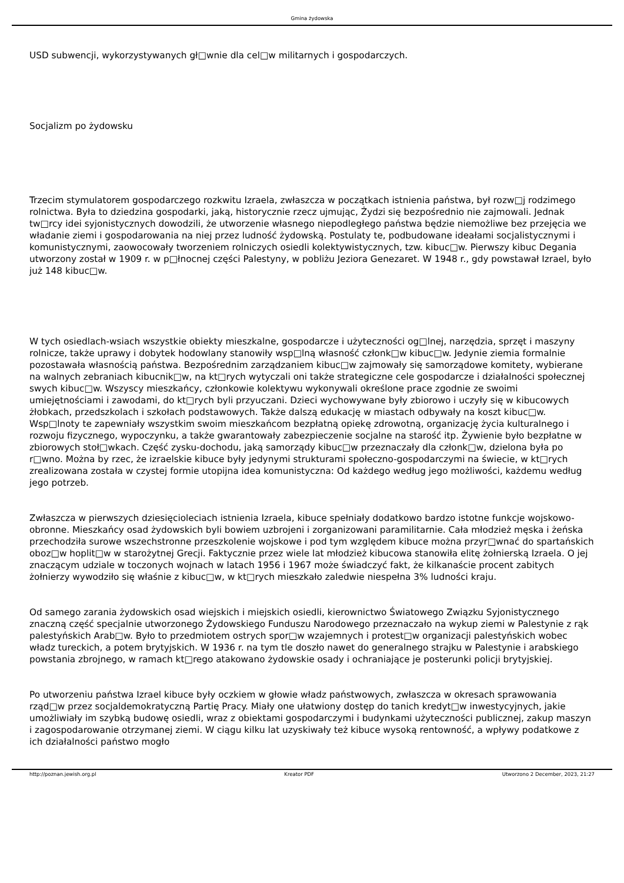Gmina żydowska
USD subwencji, wykorzystywanych gł□wnie dla cel□w militarnych i gospodarczych.
Socjalizm po żydowsku
Trzecim stymulatorem gospodarczego rozkwitu Izraela, zwłaszcza w początkach istnienia państwa, był rozw□j rodzimego rolnictwa. Była to dziedzina gospodarki, jaką, historycznie rzecz ujmując, Żydzi się bezpośrednio nie zajmowali. Jednak tw□rcy idei syjonistycznych dowodzili, że utworzenie własnego niepodległego państwa będzie niemożliwe bez przejęcia we władanie ziemi i gospodarowania na niej przez ludność żydowską. Postulaty te, podbudowane ideałami socjalistycznymi i komunistycznymi, zaowocowały tworzeniem rolniczych osiedli kolektywistycznych, tzw. kibuc□w. Pierwszy kibuc Degania utworzony został w 1909 r. w p□łnocnej części Palestyny, w pobliżu Jeziora Genezaret. W 1948 r., gdy powstawał Izrael, było już 148 kibuc□w.
W tych osiedlach-wsiach wszystkie obiekty mieszkalne, gospodarcze i użyteczności og□lnej, narzędzia, sprzęt i maszyny rolnicze, także uprawy i dobytek hodowlany stanowiły wsp□lną własność członk□w kibuc□w. Jedynie ziemia formalnie pozostawała własnością państwa. Bezpośrednim zarządzaniem kibuc□w zajmowały się samorządowe komitety, wybierane na walnych zebraniach kibucnik□w, na kt□rych wytyczali oni także strategiczne cele gospodarcze i działalności społecznej swych kibuc□w. Wszyscy mieszkańcy, członkowie kolektywu wykonywali określone prace zgodnie ze swoimi umiejętnościami i zawodami, do kt□rych byli przyuczani. Dzieci wychowywane były zbiorowo i uczyły się w kibucowych żłobkach, przedszkolach i szkołach podstawowych. Także dalszą edukację w miastach odbywały na koszt kibuc□w. Wsp□lnoty te zapewniały wszystkim swoim mieszkańcom bezpłatną opiekę zdrowotną, organizację życia kulturalnego i rozwoju fizycznego, wypoczynku, a także gwarantowały zabezpieczenie socjalne na starość itp. Żywienie było bezpłatne w zbiorowych stoł□wkach. Część zysku-dochodu, jaką samorządy kibuc□w przeznaczały dla członk□w, dzielona była po r□wno. Można by rzec, że izraelskie kibuce były jedynymi strukturami społeczno-gospodarczymi na świecie, w kt□rych zrealizowana została w czystej formie utopijna idea komunistyczna: Od każdego według jego możliwości, każdemu według jego potrzeb.
Zwłaszcza w pierwszych dziesięcioleciach istnienia Izraela, kibuce spełniały dodatkowo bardzo istotne funkcje wojskowo-obronne. Mieszkańcy osad żydowskich byli bowiem uzbrojeni i zorganizowani paramilitarnie. Cała młodzież męska i żeńska przechodziła surowe wszechstronne przeszkolenie wojskowe i pod tym względem kibuce można przyr□wnać do spartańskich oboz□w hoplit□w w starożytnej Grecji. Faktycznie przez wiele lat młodzież kibucowa stanowiła elitę żołnierską Izraela. O jej znaczącym udziale w toczonych wojnach w latach 1956 i 1967 może świadczyć fakt, że kilkanaście procent zabitych żołnierzy wywodziło się właśnie z kibuc□w, w kt□rych mieszkało zaledwie niespełna 3% ludności kraju.
Od samego zarania żydowskich osad wiejskich i miejskich osiedli, kierownictwo Światowego Związku Syjonistycznego znaczną część specjalnie utworzonego Żydowskiego Funduszu Narodowego przeznaczało na wykup ziemi w Palestynie z rąk palestyńskich Arab□w. Było to przedmiotem ostrych spor□w wzajemnych i protest□w organizacji palestyńskich wobec władz tureckich, a potem brytyjskich. W 1936 r. na tym tle doszło nawet do generalnego strajku w Palestynie i arabskiego powstania zbrojnego, w ramach kt□rego atakowano żydowskie osady i ochraniające je posterunki policji brytyjskiej.
Po utworzeniu państwa Izrael kibuce były oczkiem w głowie władz państwowych, zwłaszcza w okresach sprawowania rząd□w przez socjaldemokratyczną Partię Pracy. Miały one ułatwiony dostęp do tanich kredyt□w inwestycyjnych, jakie umożliwiały im szybką budowę osiedli, wraz z obiektami gospodarczymi i budynkami użyteczności publicznej, zakup maszyn i zagospodarowanie otrzymanej ziemi. W ciągu kilku lat uzyskiwały też kibuce wysoką rentowność, a wpływy podatkowe z ich działalności państwo mogło
http://poznan.jewish.org.pl Kreator PDF Utworzono 2 December, 2023, 21:27